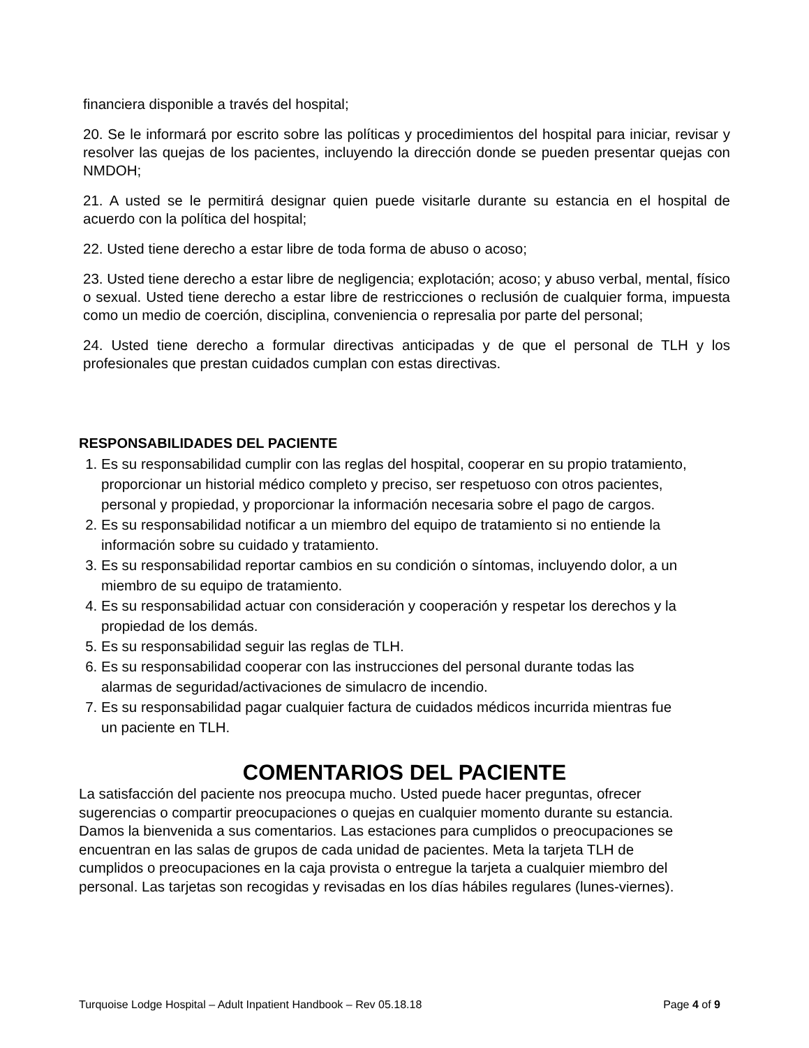financiera disponible a través del hospital;
20. Se le informará por escrito sobre las políticas y procedimientos del hospital para iniciar, revisar y resolver las quejas de los pacientes, incluyendo la dirección donde se pueden presentar quejas con NMDOH;
21. A usted se le permitirá designar quien puede visitarle durante su estancia en el hospital de acuerdo con la política del hospital;
22. Usted tiene derecho a estar libre de toda forma de abuso o acoso;
23. Usted tiene derecho a estar libre de negligencia; explotación; acoso; y abuso verbal, mental, físico o sexual. Usted tiene derecho a estar libre de restricciones o reclusión de cualquier forma, impuesta como un medio de coerción, disciplina, conveniencia o represalia por parte del personal;
24. Usted tiene derecho a formular directivas anticipadas y de que el personal de TLH y los profesionales que prestan cuidados cumplan con estas directivas.
RESPONSABILIDADES DEL PACIENTE
1. Es su responsabilidad cumplir con las reglas del hospital, cooperar en su propio tratamiento, proporcionar un historial médico completo y preciso, ser respetuoso con otros pacientes, personal y propiedad, y proporcionar la información necesaria sobre el pago de cargos.
2. Es su responsabilidad notificar a un miembro del equipo de tratamiento si no entiende la información sobre su cuidado y tratamiento.
3. Es su responsabilidad reportar cambios en su condición o síntomas, incluyendo dolor, a un miembro de su equipo de tratamiento.
4. Es su responsabilidad actuar con consideración y cooperación y respetar los derechos y la propiedad de los demás.
5. Es su responsabilidad seguir las reglas de TLH.
6. Es su responsabilidad cooperar con las instrucciones del personal durante todas las alarmas de seguridad/activaciones de simulacro de incendio.
7. Es su responsabilidad pagar cualquier factura de cuidados médicos incurrida mientras fue un paciente en TLH.
COMENTARIOS DEL PACIENTE
La satisfacción del paciente nos preocupa mucho. Usted puede hacer preguntas, ofrecer sugerencias o compartir preocupaciones o quejas en cualquier momento durante su estancia. Damos la bienvenida a sus comentarios. Las estaciones para cumplidos o preocupaciones se encuentran en las salas de grupos de cada unidad de pacientes. Meta la tarjeta TLH de cumplidos o preocupaciones en la caja provista o entregue la tarjeta a cualquier miembro del personal. Las tarjetas son recogidas y revisadas en los días hábiles regulares (lunes-viernes).
Turquoise Lodge Hospital – Adult Inpatient Handbook – Rev 05.18.18 Page 4 of 9